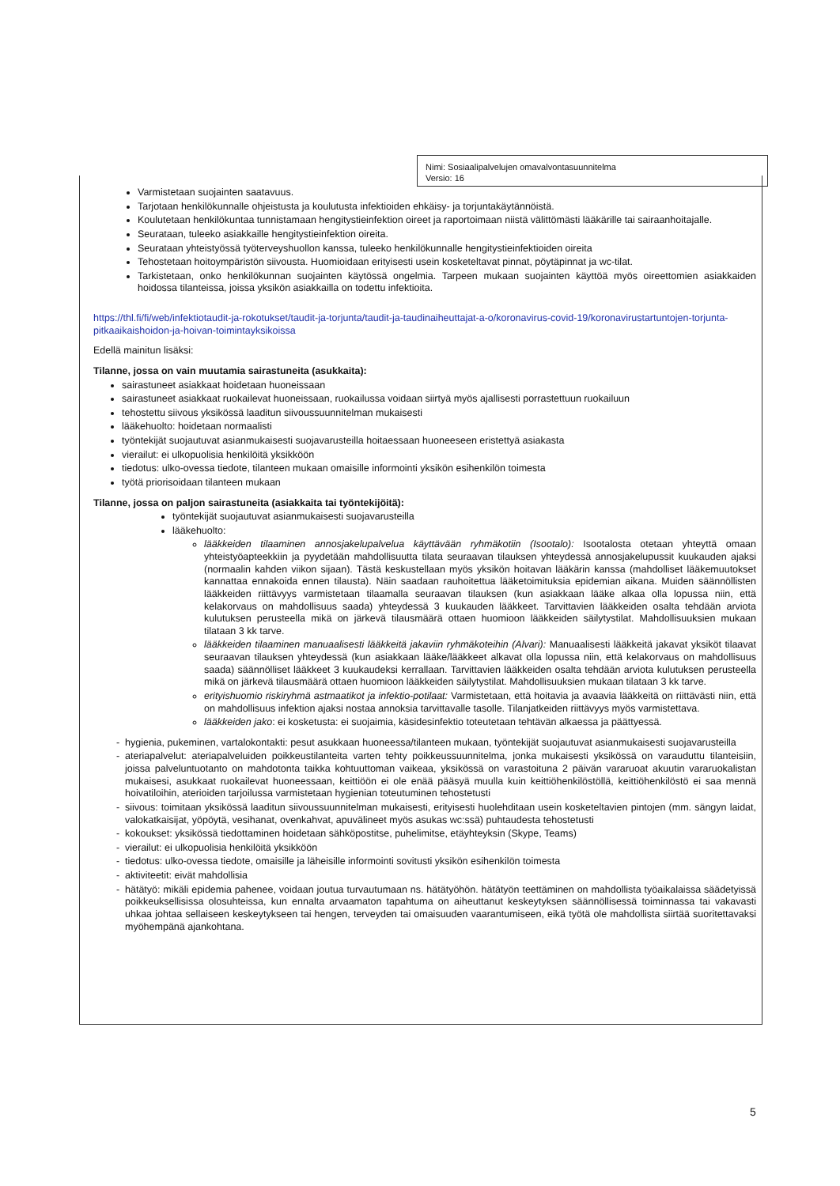Nimi: Sosiaalipalvelujen omavalvontasuunnitelma
Versio: 16
Varmistetaan suojainten saatavuus.
Tarjotaan henkilökunnalle ohjeistusta ja koulutusta infektioiden ehkäisy- ja torjuntakäytännöistä.
Koulutetaan henkilökuntaa tunnistamaan hengitystieinfektion oireet ja raportoimaan niistä välittömästi lääkärille tai sairaanhoitajalle.
Seurataan, tuleeko asiakkaille hengitystieinfektion oireita.
Seurataan yhteistyössä työterveyshuollon kanssa, tuleeko henkilökunnalle hengitystieinfektioiden oireita
Tehostetaan hoitoympäristön siivousta. Huomioidaan erityisesti usein kosketeltavat pinnat, pöytäpinnat ja wc-tilat.
Tarkistetaan, onko henkilökunnan suojainten käytössä ongelmia. Tarpeen mukaan suojainten käyttöä myös oireettomien asiakkaiden hoidossa tilanteissa, joissa yksikön asiakkailla on todettu infektioita.
https://thl.fi/fi/web/infektiotaudit-ja-rokotukset/taudit-ja-torjunta/taudit-ja-taudinaiheuttajat-a-o/koronavirus-covid-19/koronavirustartuntojen-torjunta-pitkaaikaishoidon-ja-hoivan-toimintayksikoissa
Edellä mainitun lisäksi:
Tilanne, jossa on vain muutamia sairastuneita (asukkaita):
sairastuneet asiakkaat hoidetaan huoneissaan
sairastuneet asiakkaat ruokailevat huoneissaan, ruokailussa voidaan siirtyä myös ajallisesti porrastettuun ruokailuun
tehostettu siivous yksikössä laaditun siivoussuunnitelman mukaisesti
lääkehuolto: hoidetaan normaalisti
työntekijät suojautuvat asianmukaisesti suojavarusteilla hoitaessaan huoneeseen eristettyä asiakasta
vierailut: ei ulkopuolisia henkilöitä yksikköön
tiedotus: ulko-ovessa tiedote, tilanteen mukaan omaisille informointi yksikön esihenkilön toimesta
työtä priorisoidaan tilanteen mukaan
Tilanne, jossa on paljon sairastuneita (asiakkaita tai työntekijöitä):
työntekijät suojautuvat asianmukaisesti suojavarusteilla
lääkehuolto:
lääkkeiden tilaaminen annosjakelupalvelua käyttävään ryhmäkotiin (Isootalo): Isootalosta otetaan yhteyttä omaan yhteistyöapteekkiin ja pyydetään mahdollisuutta tilata seuraavan tilauksen yhteydessä annosjakelupussit kuukauden ajaksi (normaalin kahden viikon sijaan). Tästä keskustellaan myös yksikön hoitavan lääkärin kanssa (mahdolliset lääkemuutokset kannattaa ennakoida ennen tilausta). Näin saadaan rauhoitettua lääketoimituksia epidemian aikana. Muiden säännöllisten lääkkeiden riittävyys varmistetaan tilaamalla seuraavan tilauksen (kun asiakkaan lääke alkaa olla lopussa niin, että kelakorvaus on mahdollisuus saada) yhteydessä 3 kuukauden lääkkeet. Tarvittavien lääkkeiden osalta tehdään arviota kulutuksen perusteella mikä on järkevä tilausmäärä ottaen huomioon lääkkeiden säilytystilat. Mahdollisuuksien mukaan tilataan 3 kk tarve.
lääkkeiden tilaaminen manuaalisesti lääkkeitä jakaviin ryhmäkoteihin (Alvari): Manuaalisesti lääkkeitä jakavat yksiköt tilaavat seuraavan tilauksen yhteydessä (kun asiakkaan lääke/lääkkeet alkavat olla lopussa niin, että kelakorvaus on mahdollisuus saada) säännölliset lääkkeet 3 kuukaudeksi kerrallaan. Tarvittavien lääkkeiden osalta tehdään arviota kulutuksen perusteella mikä on järkevä tilausmäärä ottaen huomioon lääkkeiden säilytystilat. Mahdollisuuksien mukaan tilataan 3 kk tarve.
erityishuomio riskiryhmä astmaatikot ja infektio-potilaat: Varmistetaan, että hoitavia ja avaavia lääkkeitä on riittävästi niin, että on mahdollisuus infektion ajaksi nostaa annoksia tarvittavalle tasolle. Tilanjatkeiden riittävyys myös varmistettava.
lääkkeiden jako: ei kosketusta: ei suojaimia, käsidesinfektio toteutetaan tehtävän alkaessa ja päättyessä.
hygienia, pukeminen, vartalokontakti: pesut asukkaan huoneessa/tilanteen mukaan, työntekijät suojautuvat asianmukaisesti suojavarusteilla
ateriapalvelut: ateriapalveluiden poikkeustilanteita varten tehty poikkeussuunnitelma, jonka mukaisesti yksikössä on varauduttu tilanteisiin, joissa palveluntuotanto on mahdotonta taikka kohtuuttoman vaikeaa, yksikössä on varastoituna 2 päivän vararuoat akuutin vararuokalistan mukaisesi, asukkaat ruokailevat huoneessaan, keittiöön ei ole enää pääsyä muulla kuin keittiöhenkilöstöllä, keittiöhenkilöstö ei saa mennä hoivatiloihin, aterioiden tarjoilussa varmistetaan hygienian toteutuminen tehostetusti
siivous: toimitaan yksikössä laaditun siivoussuunnitelman mukaisesti, erityisesti huolehditaan usein kosketeltavien pintojen (mm. sängyn laidat, valokatkaisijat, yöpöytä, vesihanat, ovenkahvat, apuvälineet myös asukas wc:ssä) puhtaudesta tehostetusti
kokoukset: yksikössä tiedottaminen hoidetaan sähköpostitse, puhelimitse, etäyhteyksin (Skype, Teams)
vierailut: ei ulkopuolisia henkilöitä yksikköön
tiedotus: ulko-ovessa tiedote, omaisille ja läheisille informointi sovitusti yksikön esihenkilön toimesta
aktiviteetit: eivät mahdollisia
hätätyö: mikäli epidemia pahenee, voidaan joutua turvautumaan ns. hätätyöhön. hätätyön teettäminen on mahdollista työaikalaissa säädetyissä poikkeuksellisissa olosuhteissa, kun ennalta arvaamaton tapahtuma on aiheuttanut keskeytyksen säännöllisessä toiminnassa tai vakavasti uhkaa johtaa sellaiseen keskeytykseen tai hengen, terveyden tai omaisuuden vaarantumiseen, eikä työtä ole mahdollista siirtää suoritettavaksi myöhempänä ajankohtana.
5